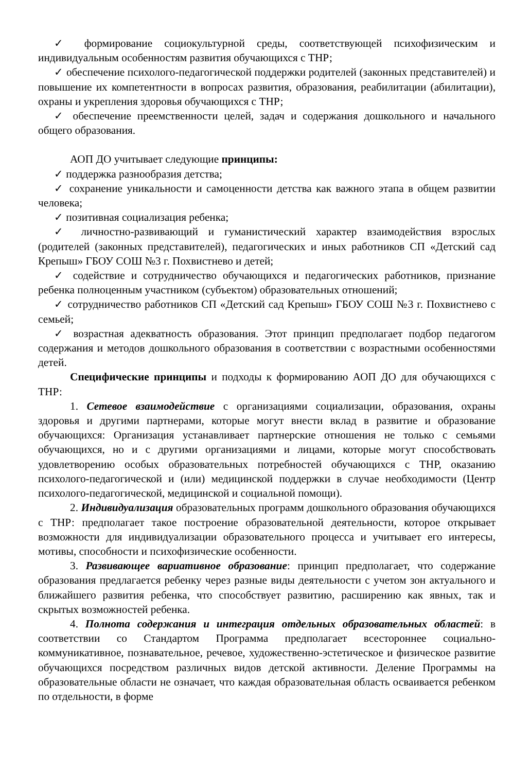✓ формирование социокультурной среды, соответствующей психофизическим и индивидуальным особенностям развития обучающихся с ТНР;
✓ обеспечение психолого-педагогической поддержки родителей (законных представителей) и повышение их компетентности в вопросах развития, образования, реабилитации (абилитации), охраны и укрепления здоровья обучающихся с ТНР;
✓ обеспечение преемственности целей, задач и содержания дошкольного и начального общего образования.
АОП ДО учитывает следующие принципы:
✓ поддержка разнообразия детства;
✓ сохранение уникальности и самоценности детства как важного этапа в общем развитии человека;
✓ позитивная социализация ребенка;
✓ личностно-развивающий и гуманистический характер взаимодействия взрослых (родителей (законных представителей), педагогических и иных работников СП «Детский сад Крепыш» ГБОУ СОШ №3 г. Похвистнево и детей;
✓ содействие и сотрудничество обучающихся и педагогических работников, признание ребенка полноценным участником (субъектом) образовательных отношений;
✓ сотрудничество работников СП «Детский сад Крепыш» ГБОУ СОШ №3 г. Похвистнево с семьей;
✓ возрастная адекватность образования. Этот принцип предполагает подбор педагогом содержания и методов дошкольного образования в соответствии с возрастными особенностями детей.
Специфические принципы и подходы к формированию АОП ДО для обучающихся с ТНР:
1. Сетевое взаимодействие с организациями социализации, образования, охраны здоровья и другими партнерами, которые могут внести вклад в развитие и образование обучающихся: Организация устанавливает партнерские отношения не только с семьями обучающихся, но и с другими организациями и лицами, которые могут способствовать удовлетворению особых образовательных потребностей обучающихся с ТНР, оказанию психолого-педагогической и (или) медицинской поддержки в случае необходимости (Центр психолого-педагогической, медицинской и социальной помощи).
2. Индивидуализация образовательных программ дошкольного образования обучающихся с ТНР: предполагает такое построение образовательной деятельности, которое открывает возможности для индивидуализации образовательного процесса и учитывает его интересы, мотивы, способности и психофизические особенности.
3. Развивающее вариативное образование: принцип предполагает, что содержание образования предлагается ребенку через разные виды деятельности с учетом зон актуального и ближайшего развития ребенка, что способствует развитию, расширению как явных, так и скрытых возможностей ребенка.
4. Полнота содержания и интеграция отдельных образовательных областей: в соответствии со Стандартом Программа предполагает всестороннее социально-коммуникативное, познавательное, речевое, художественно-эстетическое и физическое развитие обучающихся посредством различных видов детской активности. Деление Программы на образовательные области не означает, что каждая образовательная область осваивается ребенком по отдельности, в форме